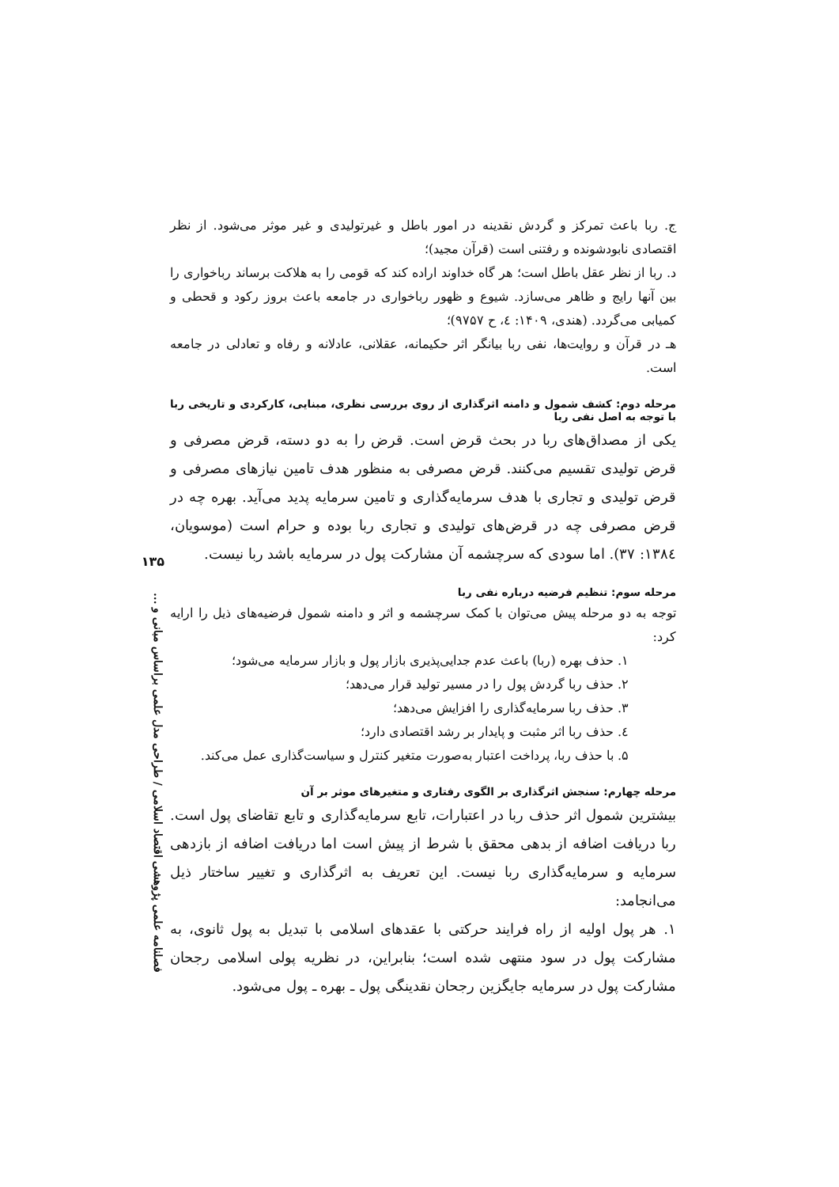ج. ربا باعث تمرکز و گردش نقدینه در امور باطل و غیرتولیدی و غیر موثر می‌شود. از نظر اقتصادی نابودشونده و رفتنی است (قرآن مجید)؛
د. ربا از نظر عقل باطل است؛ هر گاه خداوند اراده کند که قومی را به هلاکت برساند رباخواری را بین آنها رایج و ظاهر می‌سازد. شیوع و ظهور رباخواری در جامعه باعث بروز رکود و قحطی و کمیابی می‌گردد. (هندی، ۱۴۰۹: ٤، ح ۹۷۵۷)؛
هـ در قرآن و روایت‌ها، نفی ربا بیانگر اثر حکیمانه، عقلانی، عادلانه و رفاه و تعادلی در جامعه است.
مرحله دوم: کشف شمول و دامنه اثرگذاری از روی بررسی نظری، مبنایی، کارکردی و تاریخی ربا با توجه به اصل نفی ربا
یکی از مصداق‌های ربا در بحث قرض است. قرض را به دو دسته، قرض مصرفی و قرض تولیدی تقسیم می‌کنند. قرض مصرفی به منظور هدف تامین نیازهای مصرفی و قرض تولیدی و تجاری با هدف سرمایه‌گذاری و تامین سرمایه پدید می‌آید. بهره چه در قرض مصرفی چه در قرض‌های تولیدی و تجاری ربا بوده و حرام است (موسویان، ۱۳۸٤: ۳۷). اما سودی که سرچشمه آن مشارکت پول در سرمایه باشد ربا نیست.
مرحله سوم: تنظیم فرضیه درباره نفی ربا
توجه به دو مرحله پیش می‌توان با کمک سرچشمه و اثر و دامنه شمول فرضیه‌های ذیل را ارایه کرد:
۱. حذف بهره (ربا) باعث عدم جدایی‌پذیری بازار پول و بازار سرمایه می‌شود؛
۲. حذف ربا گردش پول را در مسیر تولید قرار می‌دهد؛
۳. حذف ربا سرمایه‌گذاری را افزایش می‌دهد؛
٤. حذف ربا اثر مثبت و پایدار بر رشد اقتصادی دارد؛
۵. با حذف ربا، پرداخت اعتبار به‌صورت متغیر کنترل و سیاست‌گذاری عمل می‌کند.
مرحله چهارم: سنجش اثرگذاری بر الگوی رفتاری و متغیرهای موثر بر آن
بیشترین شمول اثر حذف ربا در اعتبارات، تابع سرمایه‌گذاری و تابع تقاضای پول است. ربا دریافت اضافه از بدهی محقق با شرط از پیش است اما دریافت اضافه از بازدهی سرمایه و سرمایه‌گذاری ربا نیست. این تعریف به اثرگذاری و تغییر ساختار ذیل می‌انجامد:
۱. هر پول اولیه از راه فرایند حرکتی با عقدهای اسلامی با تبدیل به پول ثانوی، به مشارکت پول در سود منتهی شده است؛ بنابراین، در نظریه پولی اسلامی رجحان مشارکت پول در سرمایه جایگزین رجحان نقدینگی پول ـ بهره ـ پول می‌شود.
۱۳۵
فصلنامه علمی پژوهشی اقتصاد اسلامی / طراحی مدل علمی براساس مبانی و ...